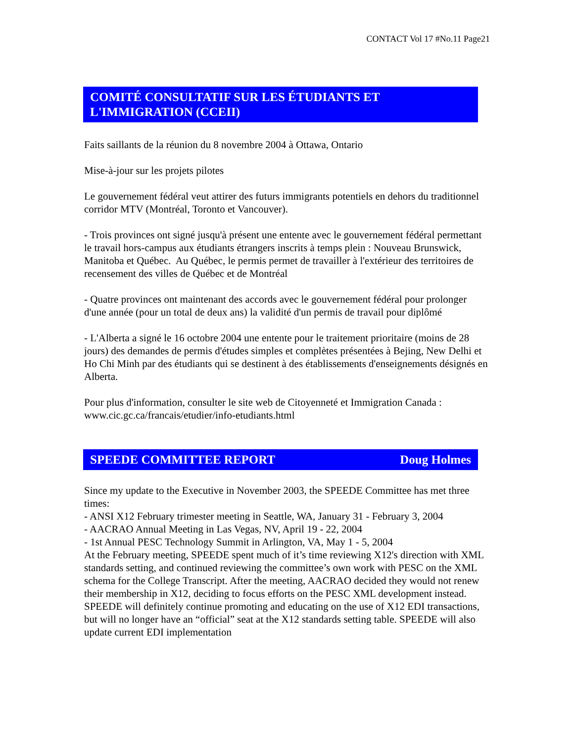CONTACT Vol 17 #No.11 Page21
COMITÉ CONSULTATIF SUR LES ÉTUDIANTS ET L'IMMIGRATION (CCEII)
Faits saillants de la réunion du 8 novembre 2004 à Ottawa, Ontario
Mise-à-jour sur les projets pilotes
Le gouvernement fédéral veut attirer des futurs immigrants potentiels en dehors du traditionnel corridor MTV (Montréal, Toronto et Vancouver).
- Trois provinces ont signé jusqu'à présent une entente avec le gouvernement fédéral permettant le travail hors-campus aux étudiants étrangers inscrits à temps plein : Nouveau Brunswick, Manitoba et Québec. Au Québec, le permis permet de travailler à l'extérieur des territoires de recensement des villes de Québec et de Montréal
- Quatre provinces ont maintenant des accords avec le gouvernement fédéral pour prolonger d'une année (pour un total de deux ans) la validité d'un permis de travail pour diplômé
- L'Alberta a signé le 16 octobre 2004 une entente pour le traitement prioritaire (moins de 28 jours) des demandes de permis d'études simples et complètes présentées à Bejing, New Delhi et Ho Chi Minh par des étudiants qui se destinent à des établissements d'enseignements désignés en Alberta.
Pour plus d'information, consulter le site web de Citoyenneté et Immigration Canada : www.cic.gc.ca/francais/etudier/info-etudiants.html
SPEEDE COMMITTEE REPORT Doug Holmes
Since my update to the Executive in November 2003, the SPEEDE Committee has met three times:
- ANSI X12 February trimester meeting in Seattle, WA, January 31 - February 3, 2004
- AACRAO Annual Meeting in Las Vegas, NV, April 19 - 22, 2004
- 1st Annual PESC Technology Summit in Arlington, VA, May 1 - 5, 2004
At the February meeting, SPEEDE spent much of it’s time reviewing X12's direction with XML standards setting, and continued reviewing the committee’s own work with PESC on the XML schema for the College Transcript. After the meeting, AACRAO decided they would not renew their membership in X12, deciding to focus efforts on the PESC XML development instead. SPEEDE will definitely continue promoting and educating on the use of X12 EDI transactions, but will no longer have an “official” seat at the X12 standards setting table. SPEEDE will also update current EDI implementation